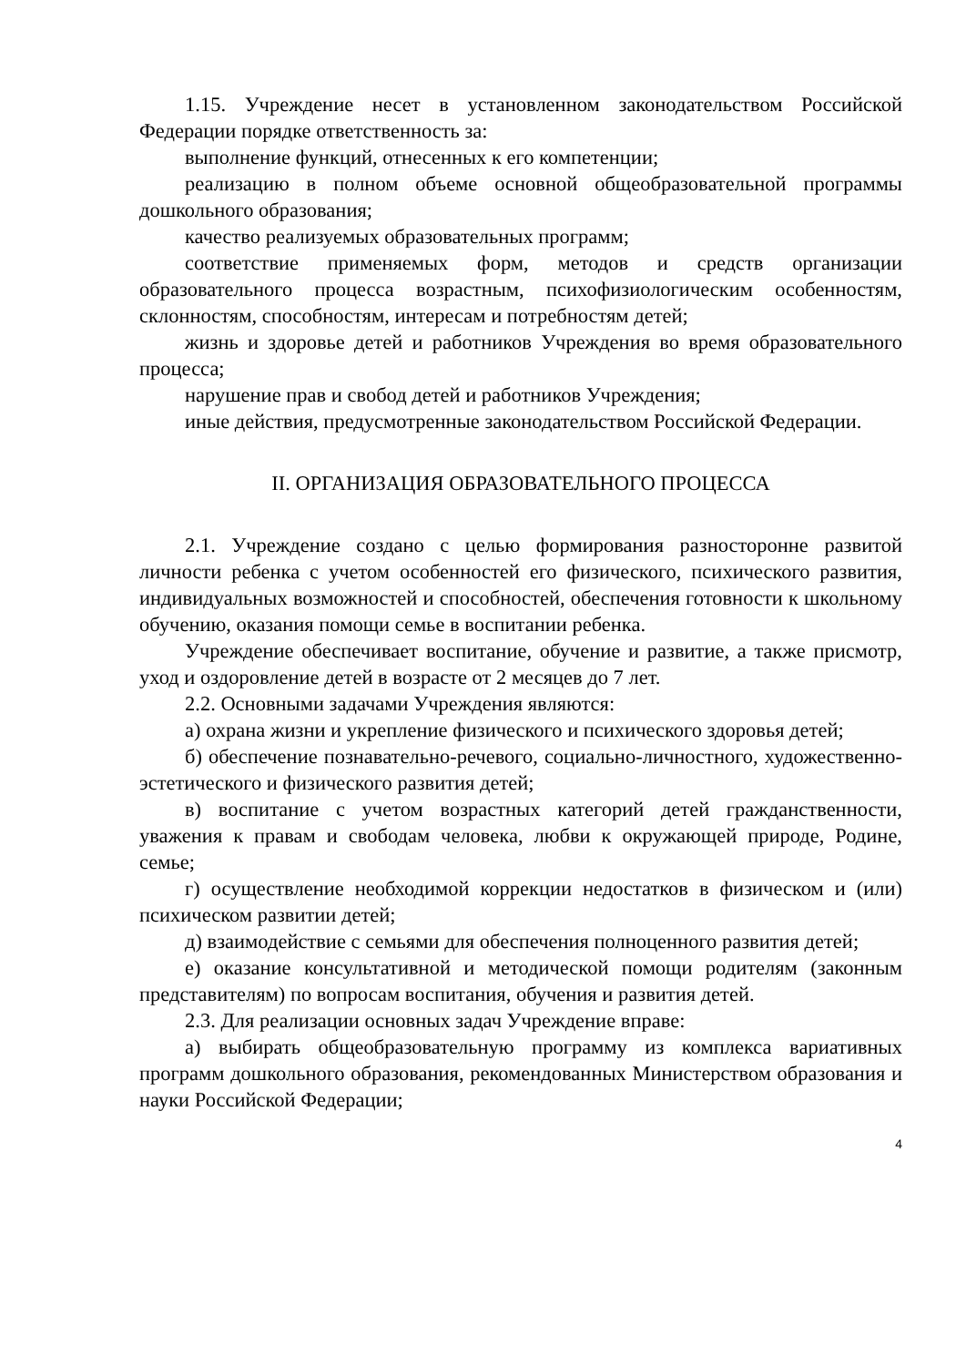1.15. Учреждение несет в установленном законодательством Российской Федерации порядке ответственность за:
выполнение функций, отнесенных к его компетенции;
реализацию в полном объеме основной общеобразовательной программы дошкольного образования;
качество реализуемых образовательных программ;
соответствие применяемых форм, методов и средств организации образовательного процесса возрастным, психофизиологическим особенностям, склонностям, способностям, интересам и потребностям детей;
жизнь и здоровье детей и работников Учреждения во время образовательного процесса;
нарушение прав и свобод детей и работников Учреждения;
иные действия, предусмотренные законодательством Российской Федерации.
II. ОРГАНИЗАЦИЯ ОБРАЗОВАТЕЛЬНОГО ПРОЦЕССА
2.1. Учреждение создано с целью формирования разносторонне развитой личности ребенка с учетом особенностей его физического, психического развития, индивидуальных возможностей и способностей, обеспечения готовности к школьному обучению, оказания помощи семье в воспитании ребенка.
Учреждение обеспечивает воспитание, обучение и развитие, а также присмотр, уход и оздоровление детей в возрасте от 2 месяцев до 7 лет.
2.2. Основными задачами Учреждения являются:
а) охрана жизни и укрепление физического и психического здоровья детей;
б) обеспечение познавательно-речевого, социально-личностного, художественно-эстетического и физического развития детей;
в) воспитание с учетом возрастных категорий детей гражданственности, уважения к правам и свободам человека, любви к окружающей природе, Родине, семье;
г) осуществление необходимой коррекции недостатков в физическом и (или) психическом развитии детей;
д) взаимодействие с семьями для обеспечения полноценного развития детей;
е) оказание консультативной и методической помощи родителям (законным представителям) по вопросам воспитания, обучения и развития детей.
2.3. Для реализации основных задач Учреждение вправе:
а) выбирать общеобразовательную программу из комплекса вариативных программ дошкольного образования, рекомендованных Министерством образования и науки Российской Федерации;
4